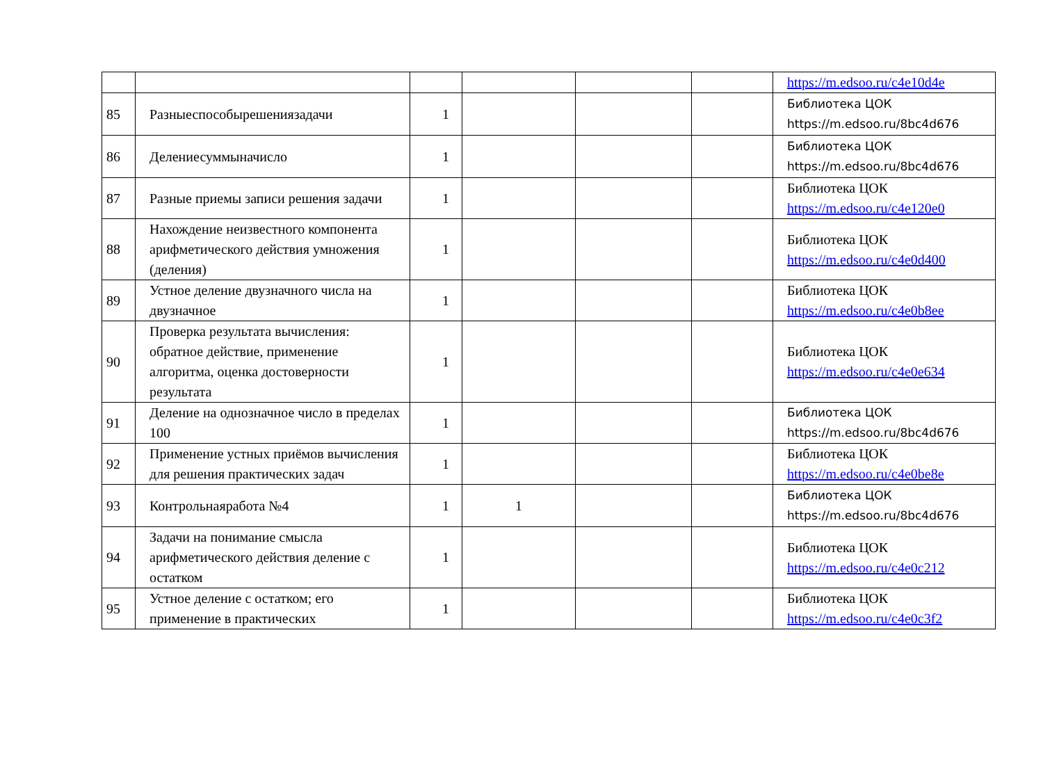| | | | | | | https://m.edsoo.ru/c4e10d4e |
| 85 | Разныеспособырешениязадачи | 1 | | | | Библиотека ЦОК https://m.edsoo.ru/8bc4d676 |
| 86 | Делениесуммыначисло | 1 | | | | Библиотека ЦОК https://m.edsoo.ru/8bc4d676 |
| 87 | Разные приемы записи решения задачи | 1 | | | | Библиотека ЦОК https://m.edsoo.ru/c4e120e0 |
| 88 | Нахождение неизвестного компонента арифметического действия умножения (деления) | 1 | | | | Библиотека ЦОК https://m.edsoo.ru/c4e0d400 |
| 89 | Устное деление двузначного числа на двузначное | 1 | | | | Библиотека ЦОК https://m.edsoo.ru/c4e0b8ee |
| 90 | Проверка результата вычисления: обратное действие, применение алгоритма, оценка достоверности результата | 1 | | | | Библиотека ЦОК https://m.edsoo.ru/c4e0e634 |
| 91 | Деление на однозначное число в пределах 100 | 1 | | | | Библиотека ЦОК https://m.edsoo.ru/8bc4d676 |
| 92 | Применение устных приёмов вычисления для решения практических задач | 1 | | | | Библиотека ЦОК https://m.edsoo.ru/c4e0be8e |
| 93 | Контрольнаяработа №4 | 1 | 1 | | | Библиотека ЦОК https://m.edsoo.ru/8bc4d676 |
| 94 | Задачи на понимание смысла арифметического действия деление с остатком | 1 | | | | Библиотека ЦОК https://m.edsoo.ru/c4e0c212 |
| 95 | Устное деление с остатком; его применение в практических | 1 | | | | Библиотека ЦОК https://m.edsoo.ru/c4e0c3f2 |